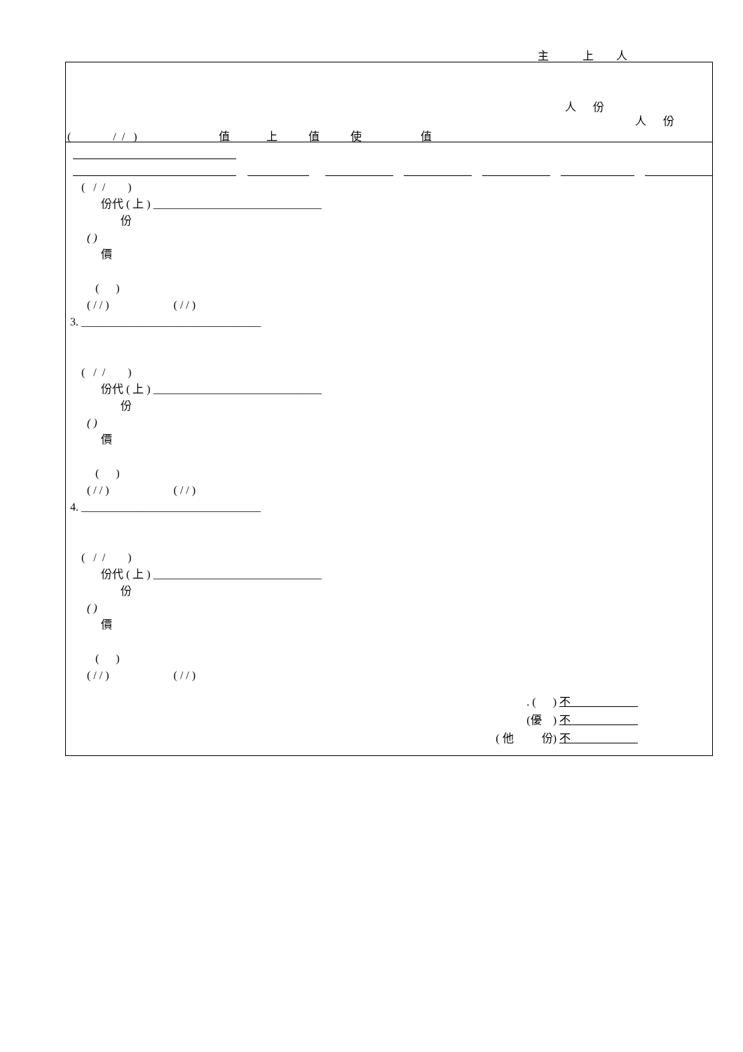主 上 人
人 份
人 份
( / / ) 值 上 值 使 值
( / / )
份代 ( 上 ) ______________________________
份
( )
價
( )
( / / ) ( / / )
3. ________________________________
( / / )
份代 ( 上 ) ______________________________
份
( )
價
( )
( / / ) ( / / )
4. ________________________________
( / / )
份代 ( 上 ) ______________________________
份
( )
價
( )
( / / ) ( / / )
. ( ) 不
(優 ) 不
( 他 份) 不